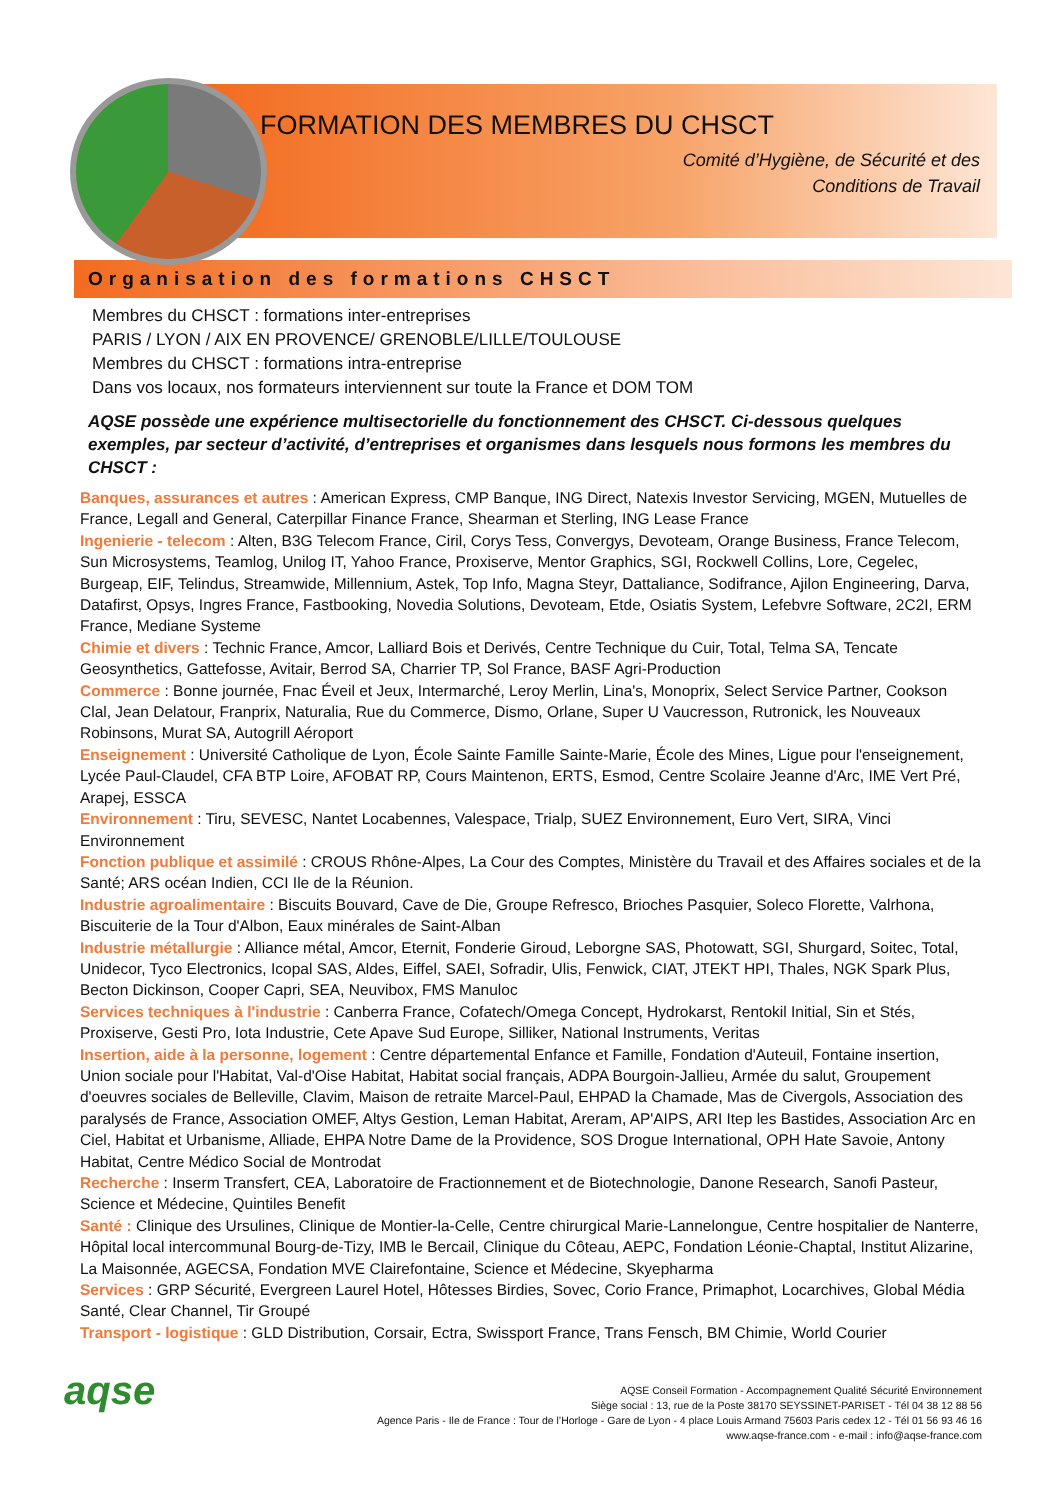FORMATION DES MEMBRES DU CHSCT
Comité d’Hygiène, de Sécurité et des
Conditions de Travail
Organisation des formations CHSCT
Membres du CHSCT : formations inter-entreprises
PARIS / LYON / AIX EN PROVENCE/ GRENOBLE/LILLE/TOULOUSE
Membres du CHSCT : formations intra-entreprise
Dans vos locaux, nos formateurs interviennent sur toute la France et DOM TOM
AQSE possède une expérience multisectorielle du fonctionnement des CHSCT. Ci-dessous quelques exemples, par secteur d’activité, d’entreprises et organismes dans lesquels nous formons les membres du CHSCT :
Banques, assurances et autres : American Express, CMP Banque, ING Direct, Natexis Investor Servicing, MGEN, Mutuelles de France, Legall and General, Caterpillar Finance France, Shearman et Sterling, ING Lease France
Ingenierie - telecom : Alten, B3G Telecom France, Ciril, Corys Tess, Convergys, Devoteam, Orange Business, France Telecom, Sun Microsystems, Teamlog, Unilog IT, Yahoo France, Proxiserve, Mentor Graphics, SGI, Rockwell Collins, Lore, Cegelec, Burgeap, EIF, Telindus, Streamwide, Millennium, Astek, Top Info, Magna Steyr, Dattaliance, Sodifrance, Ajilon Engineering, Darva, Datafirst, Opsys, Ingres France, Fastbooking, Novedia Solutions, Devoteam, Etde, Osiatis System, Lefebvre Software, 2C2I, ERM France, Mediane Systeme
Chimie et divers : Technic France, Amcor, Lalliard Bois et Derivés, Centre Technique du Cuir, Total, Telma SA, Tencate Geosynthetics, Gattefosse, Avitair, Berrod SA, Charrier TP, Sol France, BASF Agri-Production
Commerce : Bonne journée, Fnac Éveil et Jeux, Intermarché, Leroy Merlin, Lina's, Monoprix, Select Service Partner, Cookson Clal, Jean Delatour, Franprix, Naturalia, Rue du Commerce, Dismo, Orlane, Super U Vaucresson, Rutronick, les Nouveaux Robinsons, Murat SA, Autogrill Aéroport
Enseignement : Université Catholique de Lyon, École Sainte Famille Sainte-Marie, École des Mines, Ligue pour l'enseignement, Lycée Paul-Claudel, CFA BTP Loire, AFOBAT RP, Cours Maintenon, ERTS, Esmod, Centre Scolaire Jeanne d'Arc, IME Vert Pré, Arapej, ESSCA
Environnement : Tiru, SEVESC, Nantet Locabennes, Valespace, Trialp, SUEZ Environnement, Euro Vert, SIRA, Vinci Environnement
Fonction publique et assimilé : CROUS Rhône-Alpes, La Cour des Comptes, Ministère du Travail et des Affaires sociales et de la Santé; ARS océan Indien, CCI Ile de la Réunion.
Industrie agroalimentaire : Biscuits Bouvard, Cave de Die, Groupe Refresco, Brioches Pasquier, Soleco Florette, Valrhona, Biscuiterie de la Tour d'Albon, Eaux minérales de Saint-Alban
Industrie métallurgie : Alliance métal, Amcor, Eternit, Fonderie Giroud, Leborgne SAS, Photowatt, SGI, Shurgard, Soitec, Total, Unidecor, Tyco Electronics, Icopal SAS, Aldes, Eiffel, SAEI, Sofradir, Ulis, Fenwick, CIAT, JTEKT HPI, Thales, NGK Spark Plus, Becton Dickinson, Cooper Capri, SEA, Neuvibox, FMS Manuloc
Services techniques à l'industrie : Canberra France, Cofatech/Omega Concept, Hydrokarst, Rentokil Initial, Sin et Stés, Proxiserve, Gesti Pro, Iota Industrie, Cete Apave Sud Europe, Silliker, National Instruments, Veritas
Insertion, aide à la personne, logement : Centre départemental Enfance et Famille, Fondation d'Auteuil, Fontaine insertion, Union sociale pour l'Habitat, Val-d'Oise Habitat, Habitat social français, ADPA Bourgoin-Jallieu, Armée du salut, Groupement d'oeuvres sociales de Belleville, Clavim, Maison de retraite Marcel-Paul, EHPAD la Chamade, Mas de Civergols, Association des paralysés de France, Association OMEF, Altys Gestion, Leman Habitat, Areram, AP'AIPS, ARI Itep les Bastides, Association Arc en Ciel, Habitat et Urbanisme, Alliade, EHPA Notre Dame de la Providence, SOS Drogue International, OPH Hate Savoie, Antony Habitat, Centre Médico Social de Montrodat
Recherche : Inserm Transfert, CEA, Laboratoire de Fractionnement et de Biotechnologie, Danone Research, Sanofi Pasteur, Science et Médecine, Quintiles Benefit
Santé : Clinique des Ursulines, Clinique de Montier-la-Celle, Centre chirurgical Marie-Lannelongue, Centre hospitalier de Nanterre, Hôpital local intercommunal Bourg-de-Tizy, IMB le Bercail, Clinique du Côteau, AEPC, Fondation Léonie-Chaptal, Institut Alizarine, La Maisonnée, AGECSA, Fondation MVE Clairefontaine, Science et Médecine, Skyepharma
Services : GRP Sécurité, Evergreen Laurel Hotel, Hôtesses Birdies, Sovec, Corio France, Primaphot, Locarchives, Global Média Santé, Clear Channel, Tir Groupé
Transport - logistique : GLD Distribution, Corsair, Ectra, Swissport France, Trans Fensch, BM Chimie, World Courier
aqse
AQSE Conseil Formation - Accompagnement Qualité Sécurité Environnement
Siège social : 13, rue de la Poste 38170 SEYSSINET-PARISET - Tél 04 38 12 88 56
Agence Paris - Ile de France : Tour de l’Horloge - Gare de Lyon - 4 place Louis Armand 75603 Paris cedex 12 - Tél 01 56 93 46 16
www.aqse-france.com - e-mail : info@aqse-france.com